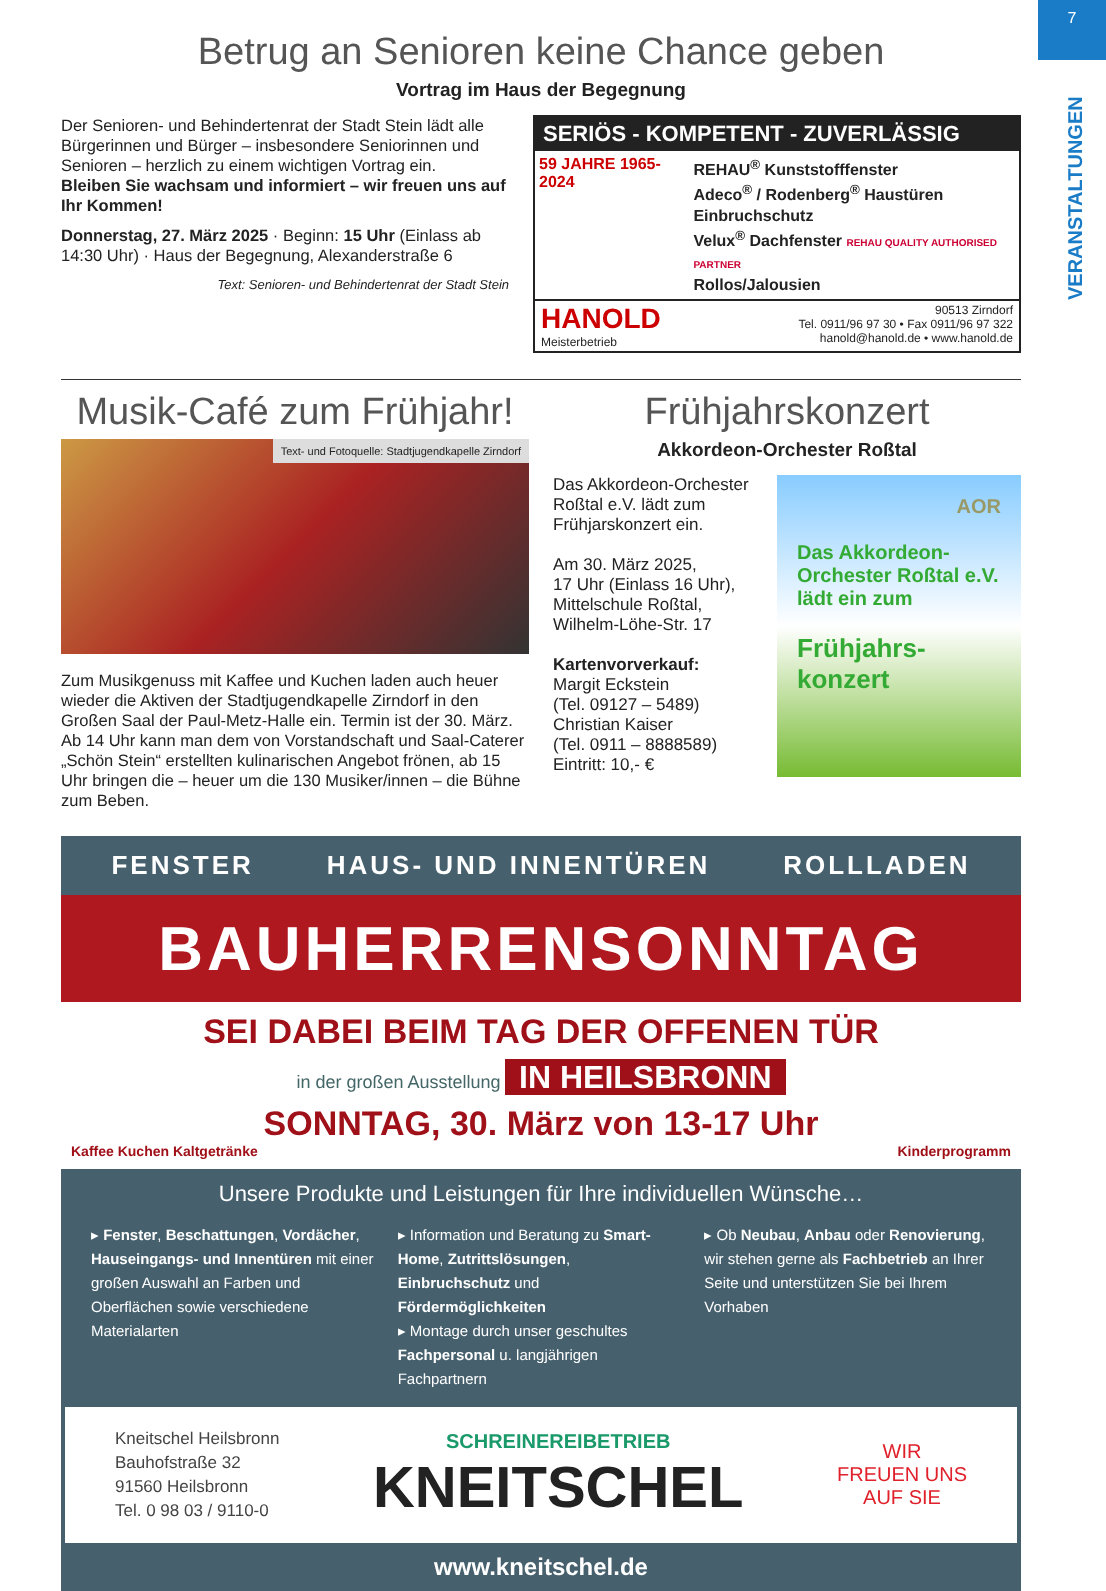7
VERANSTALTUNGEN
Betrug an Senioren keine Chance geben
Vortrag im Haus der Begegnung
Der Senioren- und Behindertenrat der Stadt Stein lädt alle Bürgerinnen und Bürger – insbesondere Seniorinnen und Senioren – herzlich zu einem wichtigen Vortrag ein.
Bleiben Sie wachsam und informiert – wir freuen uns auf Ihr Kommen!
Donnerstag, 27. März 2025 · Beginn: 15 Uhr (Einlass ab 14:30 Uhr) · Haus der Begegnung, Alexanderstraße 6
Text: Senioren- und Behindertenrat der Stadt Stein
SERIÖS - KOMPETENT - ZUVERLÄSSIG
59 JAHRE 1965-2024
REHAU<sup>®</sup> Kunststofffenster
Adeco<sup>®</sup> / Rodenberg<sup>®</sup> Haustüren
Einbruchschutz
Velux<sup>®</sup> Dachfenster REHAU QUALITY AUTHORISED PARTNER
Rollos/Jalousien
HANOLD
Meisterbetrieb
90513 Zirndorf
Tel. 0911/96 97 30 • Fax 0911/96 97 322
hanold@hanold.de • www.hanold.de
Musik-Café zum Frühjahr!
Text- und Fotoquelle: Stadtjugendkapelle Zirndorf
Zum Musikgenuss mit Kaffee und Kuchen laden auch heuer wieder die Aktiven der Stadtjugendkapelle Zirndorf in den Großen Saal der Paul-Metz-Halle ein. Termin ist der 30. März. Ab 14 Uhr kann man dem von Vorstandschaft und Saal-Caterer „Schön Stein“ erstellten kulinarischen Angebot frönen, ab 15 Uhr bringen die – heuer um die 130 Musiker/innen – die Bühne zum Beben.
Frühjahrskonzert
Akkordeon-Orchester Roßtal
Das Akkordeon-Orchester Roßtal e.V. lädt zum Frühjarskonzert ein.
Am 30. März 2025,
17 Uhr (Einlass 16 Uhr),
Mittelschule Roßtal,
Wilhelm-Löhe-Str. 17
Kartenvorverkauf:
Margit Eckstein
(Tel. 09127 – 5489)
Christian Kaiser
(Tel. 0911 – 8888589)
Eintritt: 10,- €
AOR
Das Akkordeon-Orchester Roßtal e.V. lädt ein zum
Frühjahrs-konzert
FENSTER HAUS- UND INNENTÜREN ROLLLADEN
BAUHERRENSONNTAG
SEI DABEI BEIM TAG DER OFFENEN TÜR
in der großen Ausstellung IN HEILSBRONN
SONNTAG, 30. März von 13-17 Uhr
Kaffee Kuchen Kaltgetränke Kinderprogramm
Unsere Produkte und Leistungen für Ihre individuellen Wünsche…
▸ Fenster, Beschattungen, Vordächer, Hauseingangs- und Innentüren mit einer großen Auswahl an Farben und Oberflächen sowie verschiedene Materialarten
▸ Information und Beratung zu Smart-Home, Zutrittslösungen, Einbruchschutz und Fördermöglichkeiten
▸ Montage durch unser geschultes Fachpersonal u. langjährigen Fachpartnern
▸ Ob Neubau, Anbau oder Renovierung, wir stehen gerne als Fachbetrieb an Ihrer Seite und unterstützen Sie bei Ihrem Vorhaben
Kneitschel Heilsbronn
Bauhofstraße 32
91560 Heilsbronn
Tel. 0 98 03 / 9110-0
SCHREINEREIBETRIEB
KNEITSCHEL
WIR
FREUEN UNS
AUF SIE
www.kneitschel.de